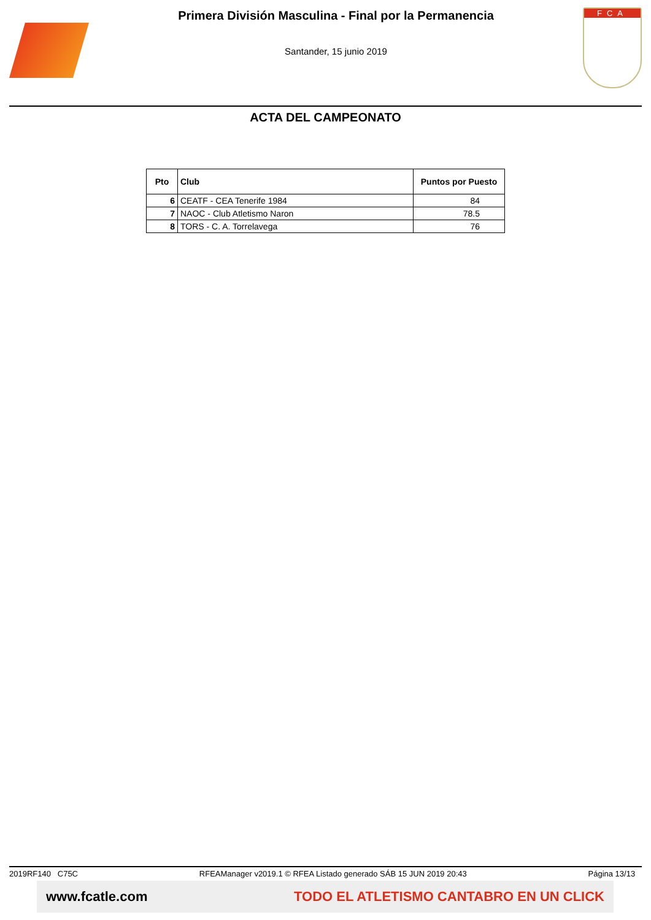Primera División Masculina - Final por la Permanencia
Santander, 15 junio 2019
FCA
ACTA DEL CAMPEONATO
| Pto | Club | Puntos por Puesto |
| --- | --- | --- |
| 6 | CEATF - CEA Tenerife 1984 | 84 |
| 7 | NAOC - Club Atletismo Naron | 78.5 |
| 8 | TORS - C. A. Torrelavega | 76 |
2019RF140 C75C RFEAManager v2019.1 © RFEA Listado generado SÁB 15 JUN 2019 20:43 Página 13/13
www.fcatle.com TODO EL ATLETISMO CANTABRO EN UN CLICK